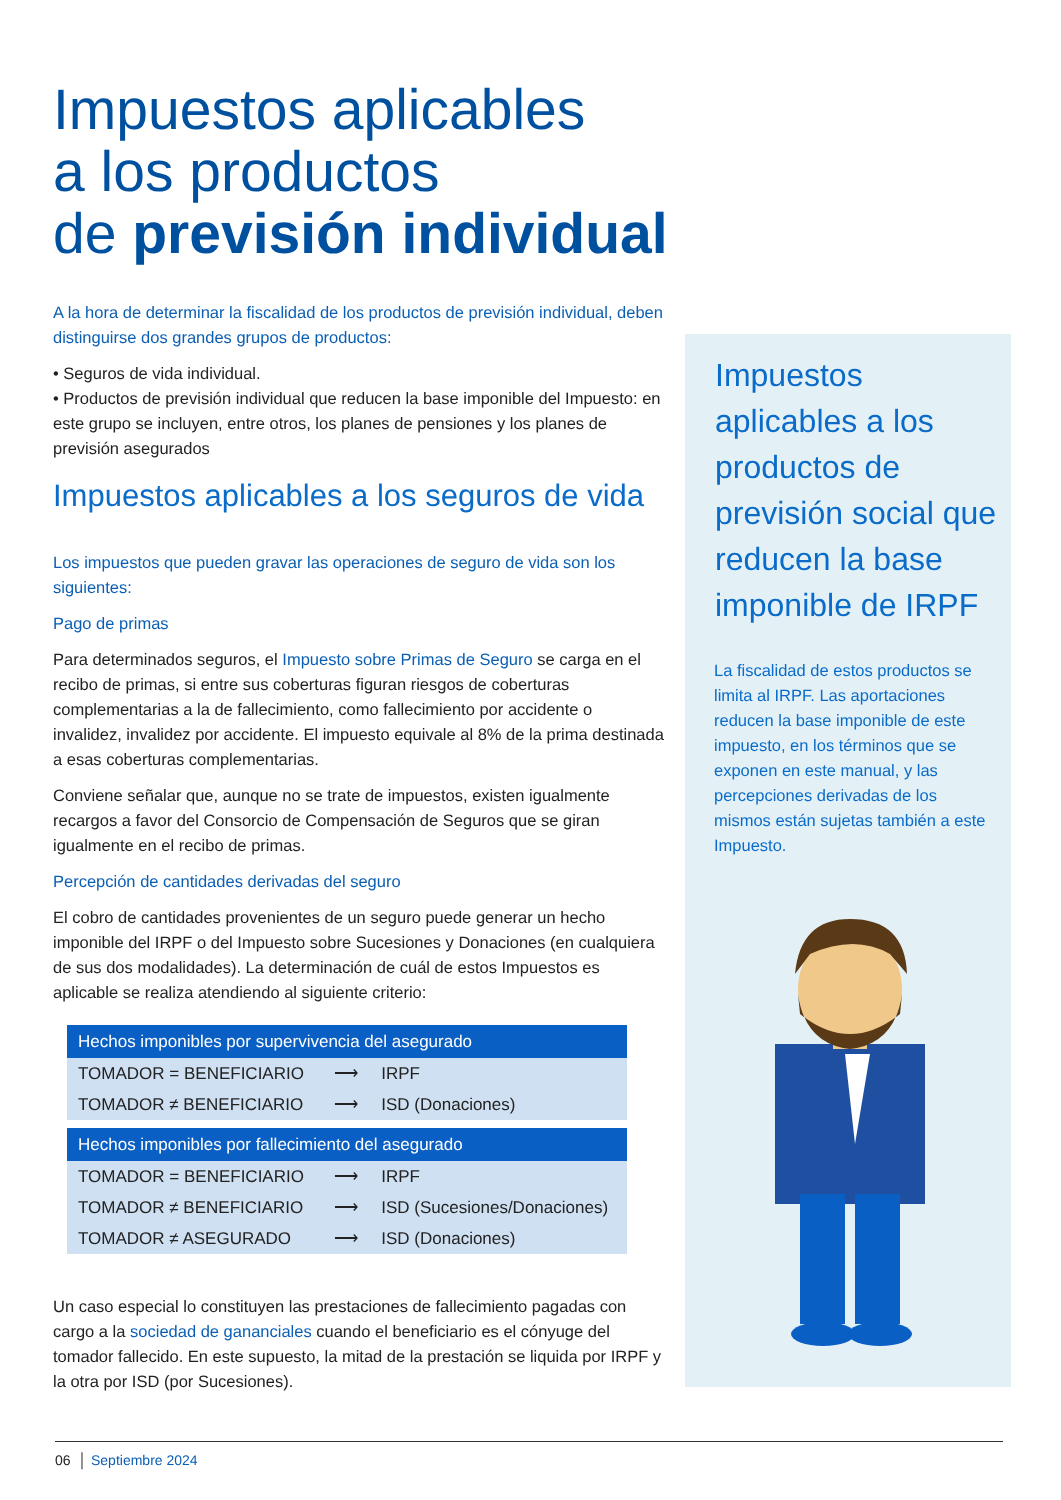Impuestos aplicables
a los productos
de previsión individual
A la hora de determinar la fiscalidad de los productos de previsión individual, deben distinguirse dos grandes grupos de productos:
• Seguros de vida individual.
• Productos de previsión individual que reducen la base imponible del Impuesto: en este grupo se incluyen, entre otros, los planes de pensiones y los planes de previsión asegurados
Impuestos aplicables a los seguros de vida
Los impuestos que pueden gravar las operaciones de seguro de vida son los siguientes:
Pago de primas
Para determinados seguros, el Impuesto sobre Primas de Seguro se carga en el recibo de primas, si entre sus coberturas figuran riesgos de coberturas complementarias a la de fallecimiento, como fallecimiento por accidente o invalidez, invalidez por accidente. El impuesto equivale al 8% de la prima destinada a esas coberturas complementarias.
Conviene señalar que, aunque no se trate de impuestos, existen igualmente recargos a favor del Consorcio de Compensación de Seguros que se giran igualmente en el recibo de primas.
Percepción de cantidades derivadas del seguro
El cobro de cantidades provenientes de un seguro puede generar un hecho imponible del IRPF o del Impuesto sobre Sucesiones y Donaciones (en cualquiera de sus dos modalidades). La determinación de cuál de estos Impuestos es aplicable se realiza atendiendo al siguiente criterio:
| Hechos imponibles por supervivencia del asegurado | | |
| --- | --- | --- |
| TOMADOR = BENEFICIARIO | ⟶ | IRPF |
| TOMADOR ≠ BENEFICIARIO | ⟶ | ISD (Donaciones) |
| Hechos imponibles por fallecimiento del asegurado | | |
| TOMADOR = BENEFICIARIO | ⟶ | IRPF |
| TOMADOR ≠ BENEFICIARIO | ⟶ | ISD (Sucesiones/Donaciones) |
| TOMADOR ≠ ASEGURADO | ⟶ | ISD (Donaciones) |
Un caso especial lo constituyen las prestaciones de fallecimiento pagadas con cargo a la sociedad de gananciales cuando el beneficiario es el cónyuge del tomador fallecido. En este supuesto, la mitad de la prestación se liquida por IRPF y la otra por ISD (por Sucesiones).
Impuestos aplicables a los productos de previsión social que reducen la base imponible de IRPF
La fiscalidad de estos productos se limita al IRPF. Las aportaciones reducen la base imponible de este impuesto, en los términos que se exponen en este manual, y las percepciones derivadas de los mismos están sujetas también a este Impuesto.
06 │ Septiembre 2024